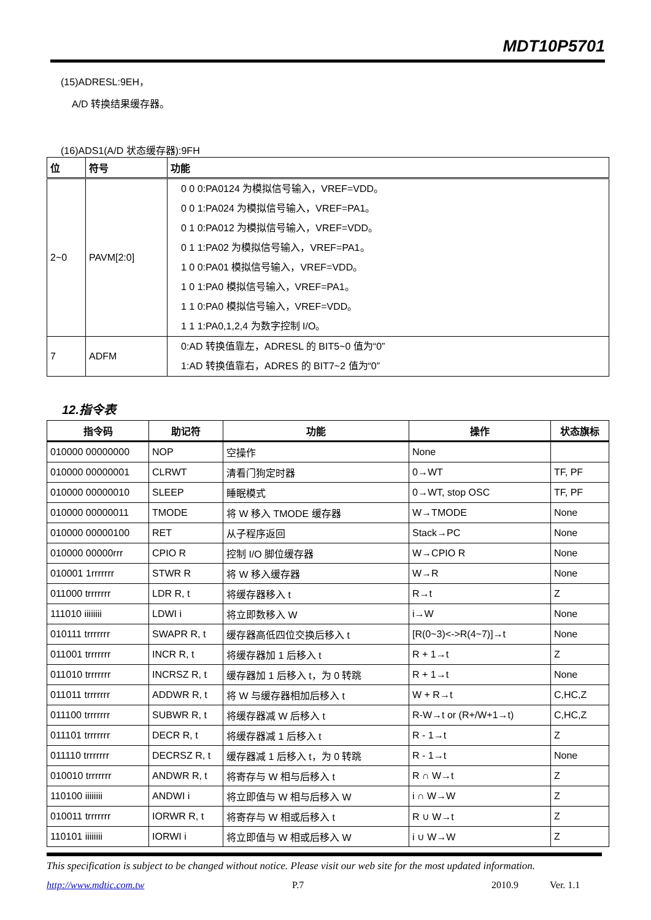MDT10P5701
(15)ADRESL:9EH，
A/D 转换结果缓存器。
(16)ADS1(A/D 状态缓存器):9FH
| 位 | 符号 | 功能 |
| --- | --- | --- |
| 2~0 | PAVM[2:0] | 0 0 0:PA0124 为模拟信号输入，VREF=VDD。 0 0 1:PA024 为模拟信号输入，VREF=PA1。 0 1 0:PA012 为模拟信号输入，VREF=VDD。 0 1 1:PA02 为模拟信号输入，VREF=PA1。 1 0 0:PA01 模拟信号输入，VREF=VDD。 1 0 1:PA0 模拟信号输入，VREF=PA1。 1 1 0:PA0 模拟信号输入，VREF=VDD。 1 1 1:PA0,1,2,4 为数字控制 I/O。 |
| 7 | ADFM | 0:AD 转换值靠左，ADRESL 的 BIT5~0 值为“0” 1:AD 转换值靠右，ADRES 的 BIT7~2 值为“0” |
12.指令表
| 指令码 | 助记符 | 功能 | 操作 | 状态旗标 |
| --- | --- | --- | --- | --- |
| 010000 00000000 | NOP | 空操作 | None | |
| 010000 00000001 | CLRWT | 清看门狗定时器 | 0→WT | TF, PF |
| 010000 00000010 | SLEEP | 睡眠模式 | 0→WT, stop OSC | TF, PF |
| 010000 00000011 | TMODE | 将 W 移入 TMODE 缓存器 | W→TMODE | None |
| 010000 00000100 | RET | 从子程序返回 | Stack→PC | None |
| 010000 00000rrr | CPIO R | 控制 I/O 脚位缓存器 | W→CPIO R | None |
| 010001 1rrrrrrr | STWR R | 将 W 移入缓存器 | W→R | None |
| 011000 trrrrrrr | LDR R, t | 将缓存器移入 t | R→t | Z |
| 111010 iiiiiiii | LDWI i | 将立即数移入 W | i→W | None |
| 010111 trrrrrrr | SWAPR R, t | 缓存器高低四位交换后移入 t | [R(0~3)<->R(4~7)]→t | None |
| 011001 trrrrrrr | INCR R, t | 将缓存器加 1 后移入 t | R + 1→t | Z |
| 011010 trrrrrrr | INCRSZ R, t | 缓存器加 1 后移入 t，为 0 转跳 | R + 1→t | None |
| 011011 trrrrrrr | ADDWR R, t | 将 W 与缓存器相加后移入 t | W + R→t | C,HC,Z |
| 011100 trrrrrrr | SUBWR R, t | 将缓存器减 W 后移入 t | R-W→t or (R+/W+1→t) | C,HC,Z |
| 011101 trrrrrrr | DECR R, t | 将缓存器减 1 后移入 t | R - 1→t | Z |
| 011110 trrrrrrr | DECRSZ R, t | 缓存器减 1 后移入 t，为 0 转跳 | R - 1→t | None |
| 010010 trrrrrrr | ANDWR R, t | 将寄存与 W 相与后移入 t | R ∩ W→t | Z |
| 110100 iiiiiiii | ANDWI i | 将立即值与 W 相与后移入 W | i ∩ W→W | Z |
| 010011 trrrrrrr | IORWR R, t | 将寄存与 W 相或后移入 t | R ∪ W→t | Z |
| 110101 iiiiiiii | IORWI i | 将立即值与 W 相或后移入 W | i ∪ W→W | Z |
This specification is subject to be changed without notice. Please visit our web site for the most updated information.
http://www.mdtic.com.tw P.7 2010.9 Ver. 1.1